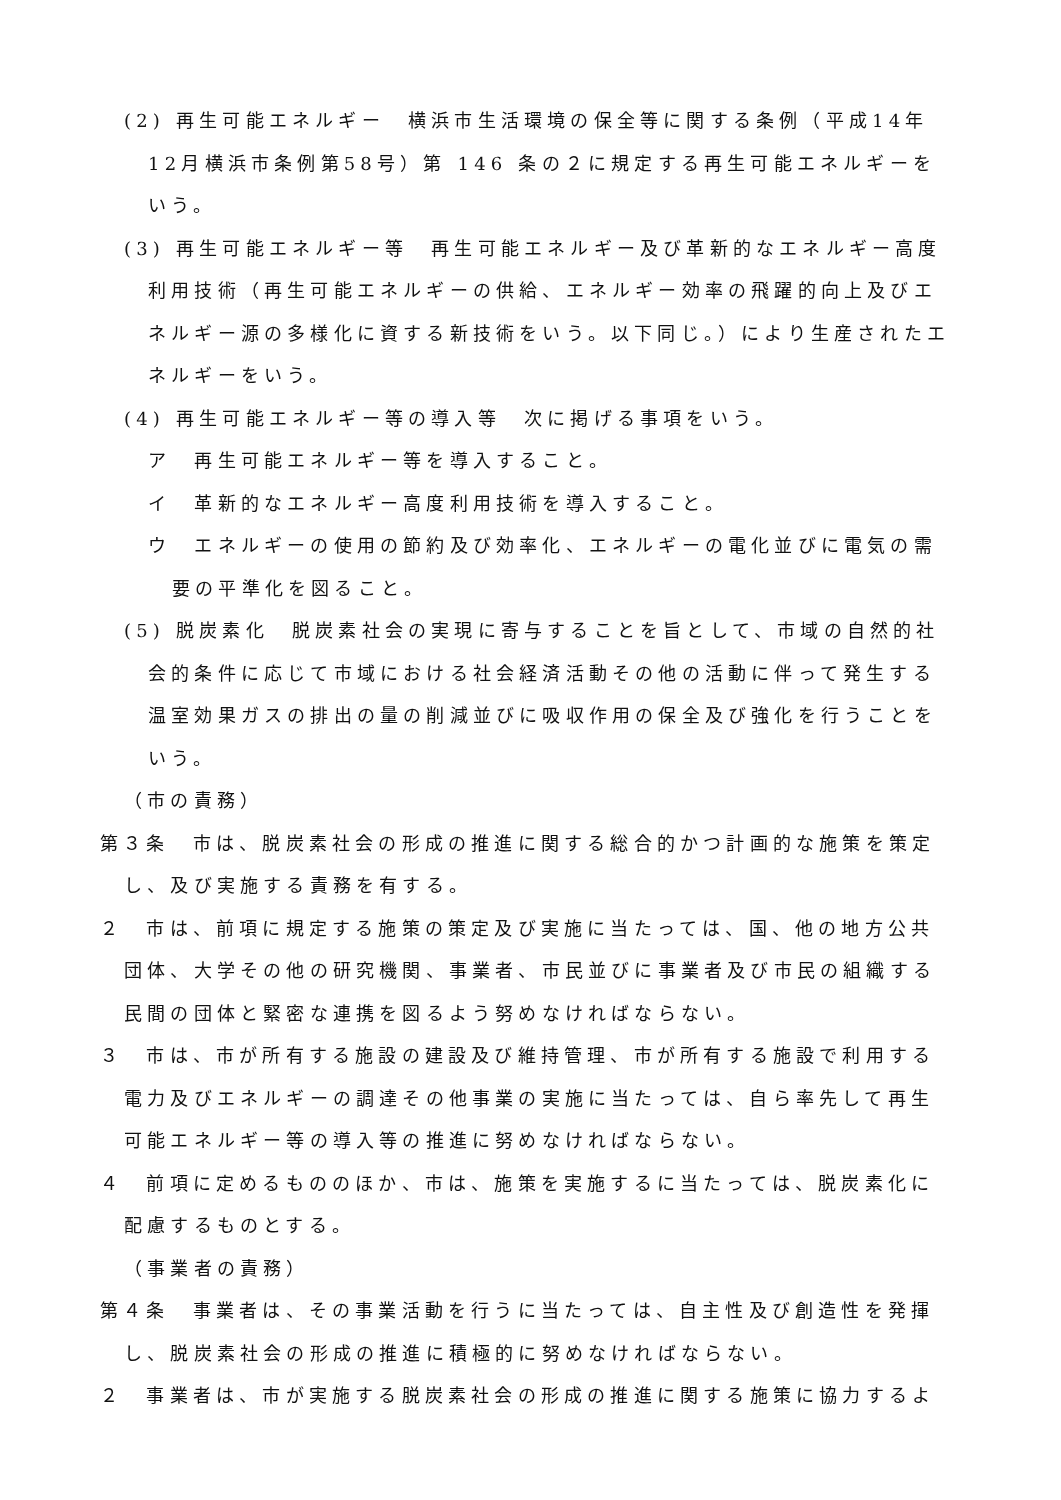(2) 再生可能エネルギー　横浜市生活環境の保全等に関する条例（平成14年12月横浜市条例第58号）第 146 条の２に規定する再生可能エネルギーをいう。
(3) 再生可能エネルギー等　再生可能エネルギー及び革新的なエネルギー高度利用技術（再生可能エネルギーの供給、エネルギー効率の飛躍的向上及びエネルギー源の多様化に資する新技術をいう。以下同じ。）により生産されたエネルギーをいう。
(4) 再生可能エネルギー等の導入等　次に掲げる事項をいう。
ア　再生可能エネルギー等を導入すること。
イ　革新的なエネルギー高度利用技術を導入すること。
ウ　エネルギーの使用の節約及び効率化、エネルギーの電化並びに電気の需要の平準化を図ること。
(5) 脱炭素化　脱炭素社会の実現に寄与することを旨として、市域の自然的社会的条件に応じて市域における社会経済活動その他の活動に伴って発生する温室効果ガスの排出の量の削減並びに吸収作用の保全及び強化を行うことをいう。
（市の責務）
第３条　市は、脱炭素社会の形成の推進に関する総合的かつ計画的な施策を策定し、及び実施する責務を有する。
２　市は、前項に規定する施策の策定及び実施に当たっては、国、他の地方公共団体、大学その他の研究機関、事業者、市民並びに事業者及び市民の組織する民間の団体と緊密な連携を図るよう努めなければならない。
３　市は、市が所有する施設の建設及び維持管理、市が所有する施設で利用する電力及びエネルギーの調達その他事業の実施に当たっては、自ら率先して再生可能エネルギー等の導入等の推進に努めなければならない。
４　前項に定めるもののほか、市は、施策を実施するに当たっては、脱炭素化に配慮するものとする。
（事業者の責務）
第４条　事業者は、その事業活動を行うに当たっては、自主性及び創造性を発揮し、脱炭素社会の形成の推進に積極的に努めなければならない。
２　事業者は、市が実施する脱炭素社会の形成の推進に関する施策に協力するよ